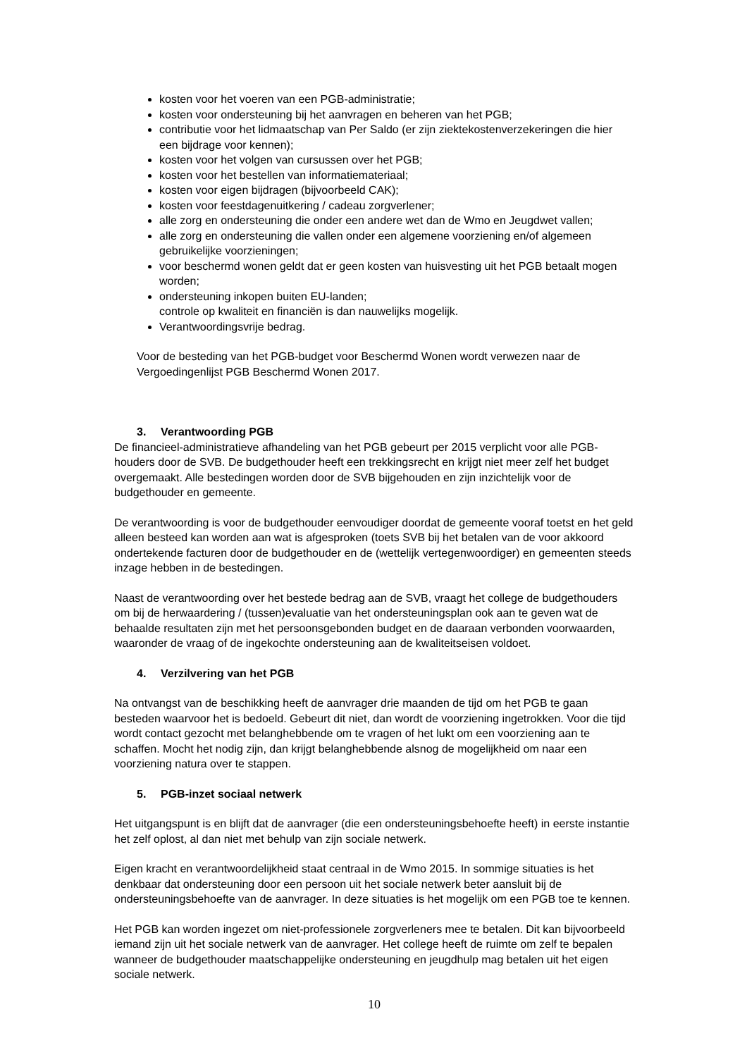kosten voor het voeren van een PGB-administratie;
kosten voor ondersteuning bij het aanvragen en beheren van het PGB;
contributie voor het lidmaatschap van Per Saldo (er zijn ziektekostenverzekeringen die hier een bijdrage voor kennen);
kosten voor het volgen van cursussen over het PGB;
kosten voor het bestellen van informatiemateriaal;
kosten voor eigen bijdragen (bijvoorbeeld CAK);
kosten voor feestdagenuitkering / cadeau zorgverlener;
alle zorg en ondersteuning die onder een andere wet dan de Wmo en Jeugdwet vallen;
alle zorg en ondersteuning die vallen onder een algemene voorziening en/of algemeen gebruikelijke voorzieningen;
voor beschermd wonen geldt dat er geen kosten van huisvesting uit het PGB betaalt mogen worden;
ondersteuning inkopen buiten EU-landen;
controle op kwaliteit en financiën is dan nauwelijks mogelijk.
Verantwoordingsvrije bedrag.
Voor de besteding van het PGB-budget voor Beschermd Wonen wordt verwezen naar de Vergoedingenlijst PGB Beschermd Wonen 2017.
3. Verantwoording PGB
De financieel-administratieve afhandeling van het PGB gebeurt per 2015 verplicht voor alle PGB-houders door de SVB. De budgethouder heeft een trekkingsrecht en krijgt niet meer zelf het budget overgemaakt. Alle bestedingen worden door de SVB bijgehouden en zijn inzichtelijk voor de budgethouder en gemeente.
De verantwoording is voor de budgethouder eenvoudiger doordat de gemeente vooraf toetst en het geld alleen besteed kan worden aan wat is afgesproken (toets SVB bij het betalen van de voor akkoord ondertekende facturen door de budgethouder en de (wettelijk vertegenwoordiger) en gemeenten steeds inzage hebben in de bestedingen.
Naast de verantwoording over het bestede bedrag aan de SVB, vraagt het college de budgethouders om bij de herwaardering / (tussen)evaluatie van het ondersteuningsplan ook aan te geven wat de behaalde resultaten zijn met het persoonsgebonden budget en de daaraan verbonden voorwaarden, waaronder de vraag of de ingekochte ondersteuning aan de kwaliteitseisen voldoet.
4. Verzilvering van het PGB
Na ontvangst van de beschikking heeft de aanvrager drie maanden de tijd om het PGB te gaan besteden waarvoor het is bedoeld. Gebeurt dit niet, dan wordt de voorziening ingetrokken. Voor die tijd wordt contact gezocht met belanghebbende om te vragen of het lukt om een voorziening aan te schaffen. Mocht het nodig zijn, dan krijgt belanghebbende alsnog de mogelijkheid om naar een voorziening natura over te stappen.
5. PGB-inzet sociaal netwerk
Het uitgangspunt is en blijft dat de aanvrager (die een ondersteuningsbehoefte heeft) in eerste instantie het zelf oplost, al dan niet met behulp van zijn sociale netwerk.
Eigen kracht en verantwoordelijkheid staat centraal in de Wmo 2015. In sommige situaties is het denkbaar dat ondersteuning door een persoon uit het sociale netwerk beter aansluit bij de ondersteuningsbehoefte van de aanvrager. In deze situaties is het mogelijk om een PGB toe te kennen.
Het PGB kan worden ingezet om niet-professionele zorgverleners mee te betalen. Dit kan bijvoorbeeld iemand zijn uit het sociale netwerk van de aanvrager. Het college heeft de ruimte om zelf te bepalen wanneer de budgethouder maatschappelijke ondersteuning en jeugdhulp mag betalen uit het eigen sociale netwerk.
10